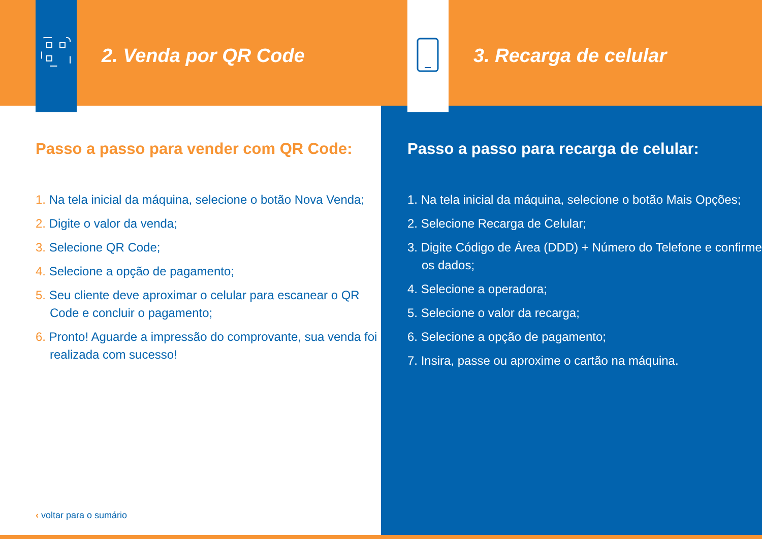2. Venda por QR Code
Passo a passo para vender com QR Code:
1. Na tela inicial da máquina, selecione o botão Nova Venda;
2. Digite o valor da venda;
3. Selecione QR Code;
4. Selecione a opção de pagamento;
5. Seu cliente deve aproximar o celular para escanear o QR Code e concluir o pagamento;
6. Pronto! Aguarde a impressão do comprovante, sua venda foi realizada com sucesso!
3. Recarga de celular
Passo a passo para recarga de celular:
1. Na tela inicial da máquina, selecione o botão Mais Opções;
2. Selecione Recarga de Celular;
3. Digite Código de Área (DDD) + Número do Telefone e confirme os dados;
4. Selecione a operadora;
5. Selecione o valor da recarga;
6. Selecione a opção de pagamento;
7. Insira, passe ou aproxime o cartão na máquina.
‹ voltar para o sumário